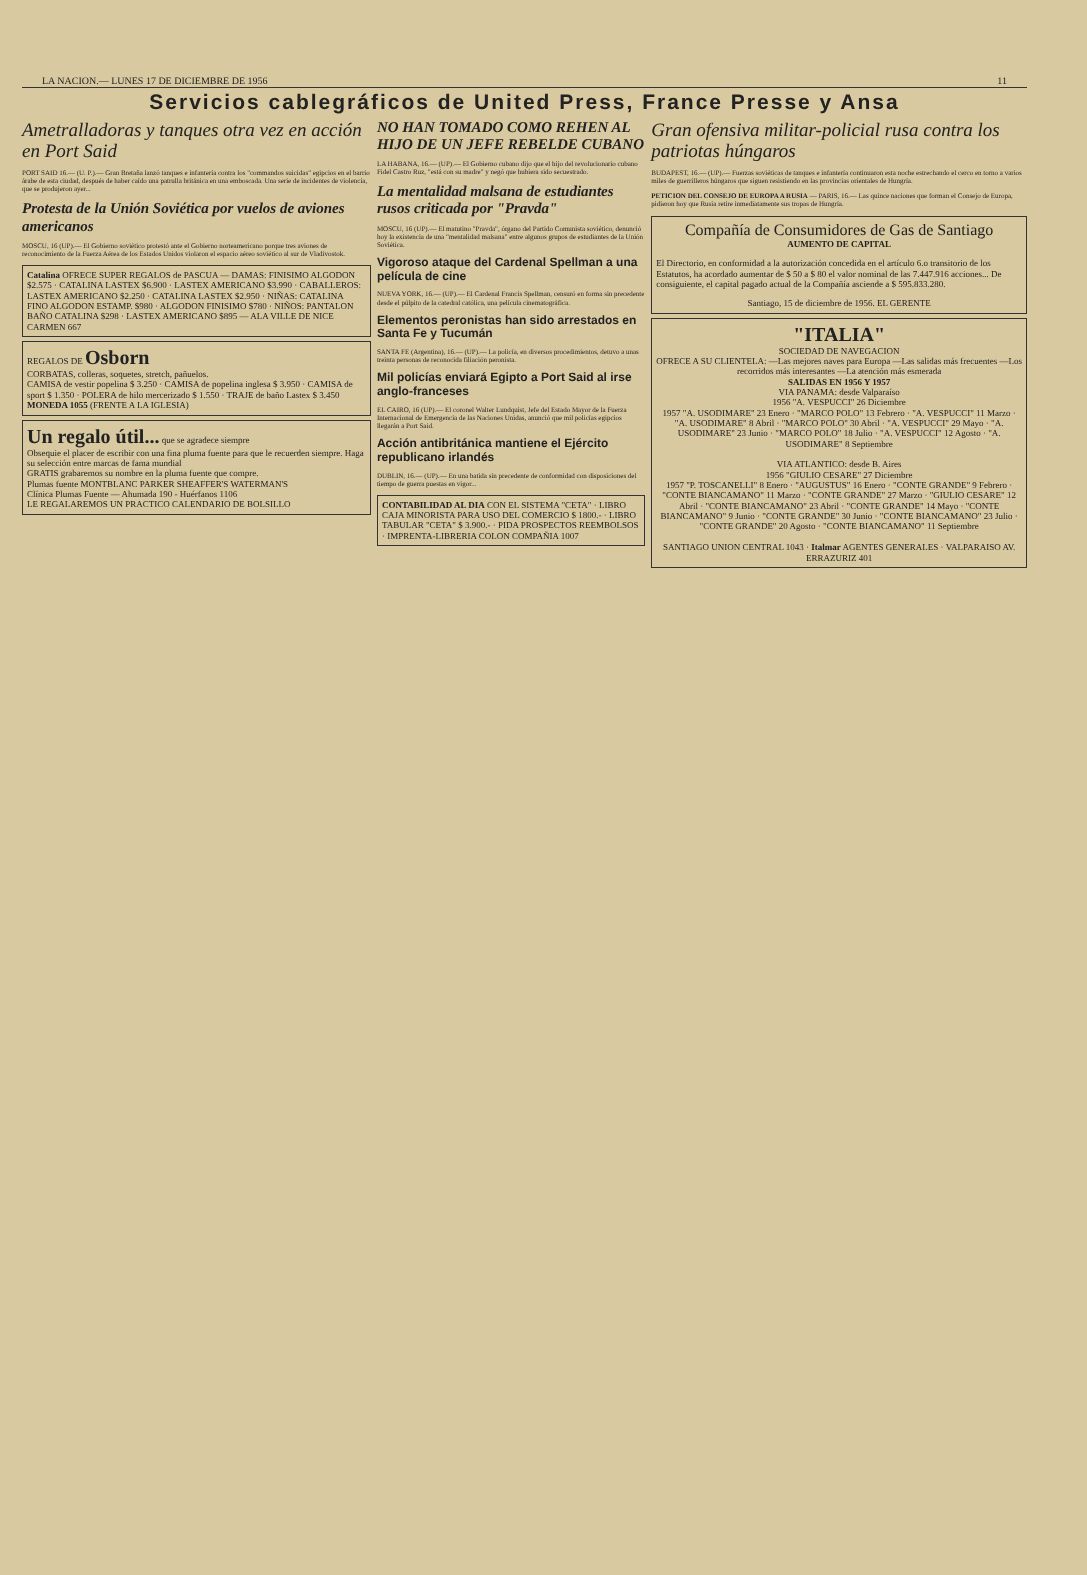LA NACION.— LUNES 17 DE DICIEMBRE DE 1956 11
Servicios cablegráficos de United Press, France Presse y Ansa
Ametralladoras y tanques otra vez en acción en Port Said
PORT SAID 16.— (U. P.).— Gran Bretaña lanzó tanques e infantería contra los "commandos suicidas" egipcios en el barrio árabe de esta ciudad, después de haber caído una patrulla británica en una emboscada. Una serie de incidentes de violencia, que se produjeron ayer...
Protesta de la Unión Soviética por vuelos de aviones americanos
MOSCU, 16 (UP).— El Gobierno soviético protestó ante el Gobierno norteamericano porque tres aviones de reconocimiento de la Fuerza Aérea de los Estados Unidos violaron el espacio aéreo soviético al sur de Vladivostok.
Catalina OFRECE SUPER REGALOS de PASCUA — DAMAS: FINISIMO ALGODON $2.575 · CATALINA LASTEX $6.900 · LASTEX AMERICANO $3.990 · CABALLEROS: LASTEX AMERICANO $2.250 · CATALINA LASTEX $2.950 · NIÑAS: CATALINA FINO ALGODON ESTAMP. $980 · ALGODON FINISIMO $780 · NIÑOS: PANTALON BAÑO CATALINA $298 · LASTEX AMERICANO $895 — ALA VILLE DE NICE CARMEN 667
REGALOS DE Osborn
CORBATAS, colleras, soquetes, stretch, pañuelos.
CAMISA de vestir popelina $ 3.250 · CAMISA de popelina inglesa $ 3.950 · CAMISA de sport $ 1.350 · POLERA de hilo mercerizado $ 1.550 · TRAJE de baño Lastex $ 3.450
MONEDA 1055 (FRENTE A LA IGLESIA)
Un regalo útil... que se agradece siempre
Obsequie el placer de escribir con una fina pluma fuente para que le recuerden siempre. Haga su selección entre marcas de fama mundial
GRATIS grabaremos su nombre en la pluma fuente que compre.
Plumas fuente MONTBLANC PARKER SHEAFFER'S WATERMAN'S
Clínica Plumas Fuente — Ahumada 190 - Huérfanos 1106
LE REGALAREMOS UN PRACTICO CALENDARIO DE BOLSILLO
NO HAN TOMADO COMO REHEN AL HIJO DE UN JEFE REBELDE CUBANO
LA HABANA, 16.— (UP).— El Gobierno cubano dijo que el hijo del revolucionario cubano Fidel Castro Ruz, "está con su madre" y negó que hubiera sido secuestrado.
La mentalidad malsana de estudiantes rusos criticada por "Pravda"
MOSCU, 16 (UP).— El matutino "Pravda", órgano del Partido Comunista soviético, denunció hoy la existencia de una "mentalidad malsana" entre algunos grupos de estudiantes de la Unión Soviética.
Vigoroso ataque del Cardenal Spellman a una película de cine
NUEVA YORK, 16.— (UP).— El Cardenal Francis Spellman, censuró en forma sin precedente desde el púlpito de la catedral católica, una película cinematográfica.
Elementos peronistas han sido arrestados en Santa Fe y Tucumán
SANTA FE (Argentina), 16.— (UP).— La policía, en diversos procedimientos, detuvo a unas treinta personas de reconocida filiación peronista.
Mil policías enviará Egipto a Port Said al irse anglo-franceses
EL CAIRO, 16 (UP).— El coronel Walter Lundquist, Jefe del Estado Mayor de la Fuerza Internacional de Emergencia de las Naciones Unidas, anunció que mil policías egipcios llegarán a Port Said.
Acción antibritánica mantiene el Ejército republicano irlandés
DUBLIN, 16.— (UP).— En una batida sin precedente de conformidad con disposiciones del tiempo de guerra puestas en vigor...
CONTABILIDAD AL DIA CON EL SISTEMA "CETA" · LIBRO CAJA MINORISTA PARA USO DEL COMERCIO $ 1800.- · LIBRO TABULAR "CETA" $ 3.900.- · PIDA PROSPECTOS REEMBOLSOS · IMPRENTA-LIBRERIA COLON COMPAÑIA 1007
Gran ofensiva militar-policial rusa contra los patriotas húngaros
BUDAPEST, 16.— (UP).— Fuerzas soviéticas de tanques e infantería continuaron esta noche estrechando el cerco en torno a varios miles de guerrilleros húngaros que siguen resistiendo en las provincias orientales de Hungría.
PETICION DEL CONSEJO DE EUROPA A RUSIA — PARIS, 16.— Las quince naciones que forman el Consejo de Europa, pidieron hoy que Rusia retire inmediatamente sus tropas de Hungría.
Compañía de Consumidores de Gas de Santiago
AUMENTO DE CAPITAL
El Directorio, en conformidad a la autorización concedida en el artículo 6.o transitorio de los Estatutos, ha acordado aumentar de $ 50 a $ 80 el valor nominal de las 7.447.916 acciones... De consiguiente, el capital pagado actual de la Compañía asciende a $ 595.833.280.
Santiago, 15 de diciembre de 1956. EL GERENTE
"ITALIA"
SOCIEDAD DE NAVEGACION
OFRECE A SU CLIENTELA: —Las mejores naves para Europa —Las salidas más frecuentes —Los recorridos más interesantes —La atención más esmerada
SALIDAS EN 1956 Y 1957
VIA PANAMA: desde Valparaíso
1956 "A. VESPUCCI" 26 Diciembre
1957 "A. USODIMARE" 23 Enero · "MARCO POLO" 13 Febrero · "A. VESPUCCI" 11 Marzo · "A. USODIMARE" 8 Abril · "MARCO POLO" 30 Abril · "A. VESPUCCI" 29 Mayo · "A. USODIMARE" 23 Junio · "MARCO POLO" 18 Julio · "A. VESPUCCI" 12 Agosto · "A. USODIMARE" 8 Septiembre
VIA ATLANTICO: desde B. Aires
1956 "GIULIO CESARE" 27 Diciembre
1957 "P. TOSCANELLI" 8 Enero · "AUGUSTUS" 16 Enero · "CONTE GRANDE" 9 Febrero · "CONTE BIANCAMANO" 11 Marzo · "CONTE GRANDE" 27 Marzo · "GIULIO CESARE" 12 Abril · "CONTE BIANCAMANO" 23 Abril · "CONTE GRANDE" 14 Mayo · "CONTE BIANCAMANO" 9 Junio · "CONTE GRANDE" 30 Junio · "CONTE BIANCAMANO" 23 Julio · "CONTE GRANDE" 20 Agosto · "CONTE BIANCAMANO" 11 Septiembre
SANTIAGO UNION CENTRAL 1043 · Italmar AGENTES GENERALES · VALPARAISO AV. ERRAZURIZ 401